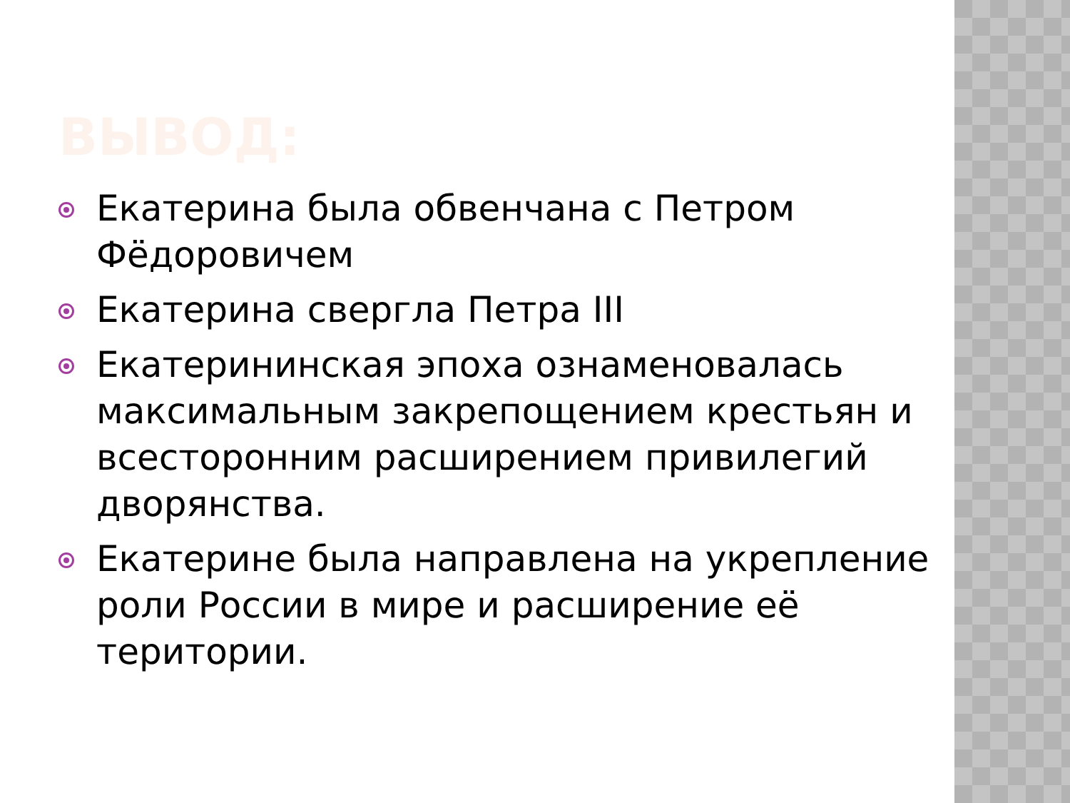ВЫВОД:
Екатерина была обвенчана с Петром Фёдоровичем
Екатерина свергла Петра III
Екатерининская эпоха ознаменовалась максимальным закрепощением крестьян и всесторонним расширением привилегий дворянства.
Екатерине была направлена на укрепление роли России в мире и расширение её територии.